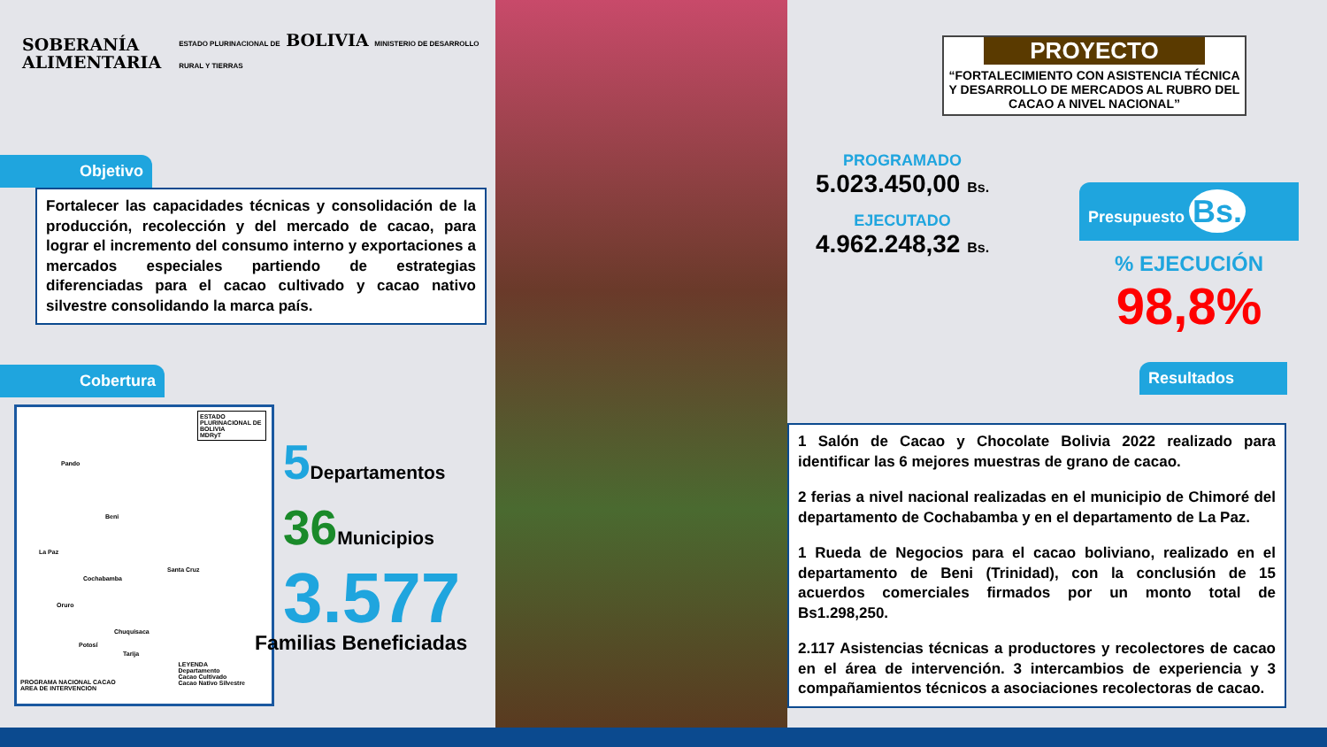SOBERANÍA
ALIMENTARIA
ESTADO PLURINACIONAL DE BOLIVIA MINISTERIO DE DESARROLLO RURAL Y TIERRAS
Objetivo
Fortalecer las capacidades técnicas y consolidación de la producción, recolección y del mercado de cacao, para lograr el incremento del consumo interno y exportaciones a mercados especiales partiendo de estrategias diferenciadas para el cacao cultivado y cacao nativo silvestre consolidando la marca país.
Cobertura
ESTADO PLURINACIONAL DE BOLIVIA
MDRyT
Pando
Beni
La Paz
Cochabamba
Santa Cruz
Oruro
Chuquisaca
Potosí
Tarija
LEYENDA
Departamento
Cacao Cultivado
Cacao Nativo Silvestre
PROGRAMA NACIONAL CACAO
AREA DE INTERVENCION
5 Departamentos
36 Municipios
3.577
Familias Beneficiadas
PROYECTO
“FORTALECIMIENTO CON ASISTENCIA TÉCNICA Y DESARROLLO DE MERCADOS AL RUBRO DEL CACAO A NIVEL NACIONAL”
PROGRAMADO
5.023.450,00 Bs.
EJECUTADO
4.962.248,32 Bs.
Presupuesto Bs.
% EJECUCIÓN
98,8%
Resultados
1 Salón de Cacao y Chocolate Bolivia 2022 realizado para identificar las 6 mejores muestras de grano de cacao.
2 ferias a nivel nacional realizadas en el municipio de Chimoré del departamento de Cochabamba y en el departamento de La Paz.
1 Rueda de Negocios para el cacao boliviano, realizado en el departamento de Beni (Trinidad), con la conclusión de 15 acuerdos comerciales firmados por un monto total de Bs1.298,250.
2.117 Asistencias técnicas a productores y recolectores de cacao en el área de intervención. 3 intercambios de experiencia y 3 compañamientos técnicos a asociaciones recolectoras de cacao.